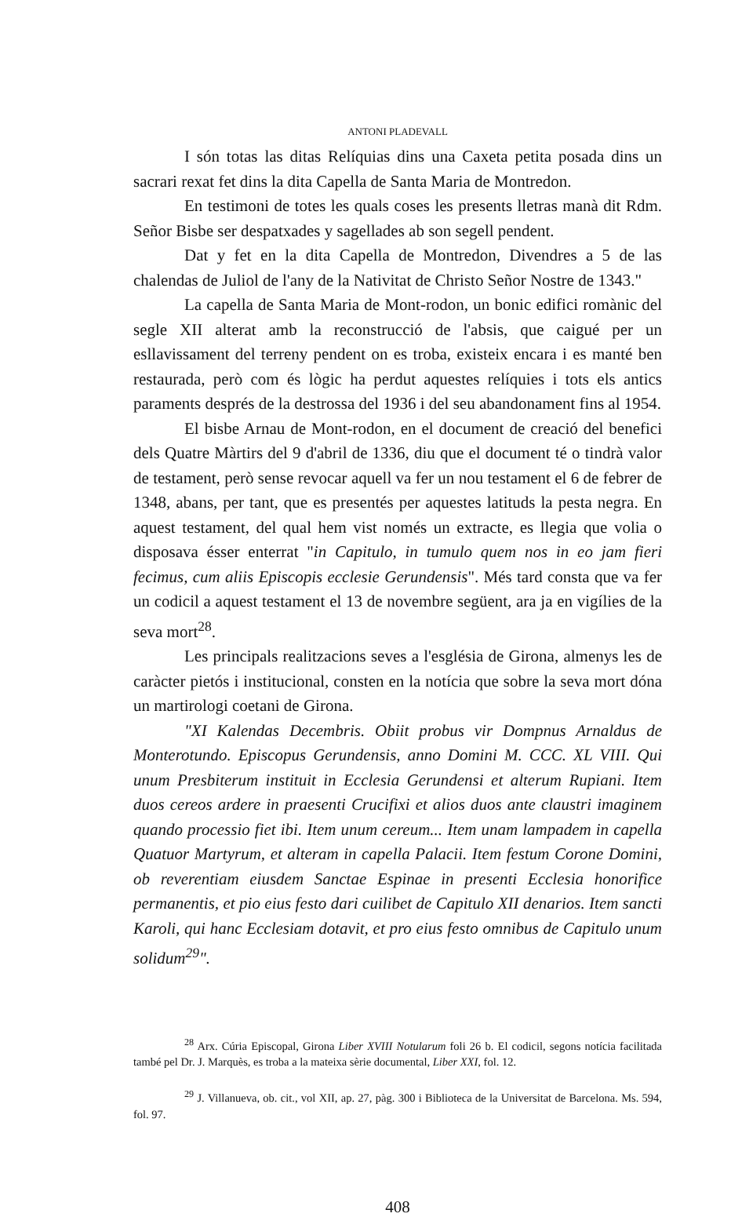ANTONI PLADEVALL
I són totas las ditas Relíquias dins una Caxeta petita posada dins un sacrari rexat fet dins la dita Capella de Santa Maria de Montredon.
En testimoni de totes les quals coses les presents lletras manà dit Rdm. Señor Bisbe ser despatxades y sagellades ab son segell pendent.
Dat y fet en la dita Capella de Montredon, Divendres a 5 de las chalendas de Juliol de l'any de la Nativitat de Christo Señor Nostre de 1343."
La capella de Santa Maria de Mont-rodon, un bonic edifici romànic del segle XII alterat amb la reconstrucció de l'absis, que caigué per un esllavissament del terreny pendent on es troba, existeix encara i es manté ben restaurada, però com és lògic ha perdut aquestes relíquies i tots els antics paraments després de la destrossa del 1936 i del seu abandonament fins al 1954.
El bisbe Arnau de Mont-rodon, en el document de creació del benefici dels Quatre Màrtirs del 9 d'abril de 1336, diu que el document té o tindrà valor de testament, però sense revocar aquell va fer un nou testament el 6 de febrer de 1348, abans, per tant, que es presentés per aquestes latituds la pesta negra. En aquest testament, del qual hem vist només un extracte, es llegia que volia o disposava ésser enterrat "in Capitulo, in tumulo quem nos in eo jam fieri fecimus, cum aliis Episcopis ecclesie Gerundensis". Més tard consta que va fer un codicil a aquest testament el 13 de novembre següent, ara ja en vigílies de la seva mort<sup>28</sup>.
Les principals realitzacions seves a l'església de Girona, almenys les de caràcter pietós i institucional, consten en la notícia que sobre la seva mort dóna un martirologi coetani de Girona.
"XI Kalendas Decembris. Obiit probus vir Dompnus Arnaldus de Monterotundo. Episcopus Gerundensis, anno Domini M. CCC. XL VIII. Qui unum Presbiterum instituit in Ecclesia Gerundensi et alterum Rupiani. Item duos cereos ardere in praesenti Crucifixi et alios duos ante claustri imaginem quando processio fiet ibi. Item unum cereum... Item unam lampadem in capella Quatuor Martyrum, et alteram in capella Palacii. Item festum Corone Domini, ob reverentiam eiusdem Sanctae Espinae in presenti Ecclesia honorifice permanentis, et pio eius festo dari cuilibet de Capitulo XII denarios. Item sancti Karoli, qui hanc Ecclesiam dotavit, et pro eius festo omnibus de Capitulo unum solidum<sup>29</sup>".
<sup>28</sup> Arx. Cúria Episcopal, Girona Liber XVIII Notularum foli 26 b. El codicil, segons notícia facilitada també pel Dr. J. Marquès, es troba a la mateixa sèrie documental, Liber XXI, fol. 12.
<sup>29</sup> J. Villanueva, ob. cit., vol XII, ap. 27, pàg. 300 i Biblioteca de la Universitat de Barcelona. Ms. 594, fol. 97.
408